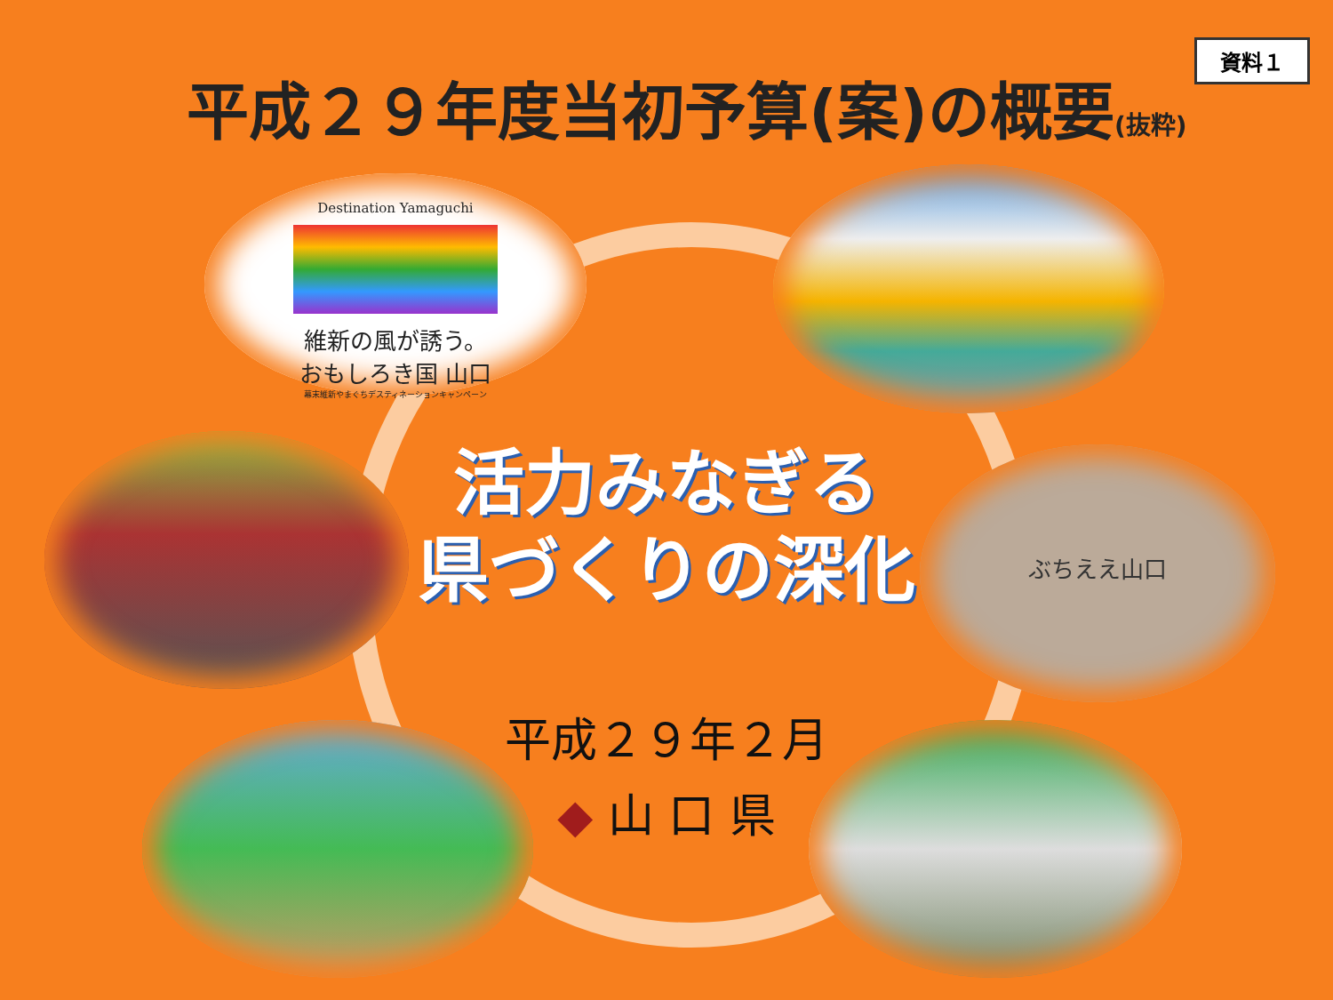資料１
平成２９年度当初予算(案)の概要(抜粋)
Destination Yamaguchi
維新の風が誘う。
おもしろき国 山口
幕末維新やまぐちデスティネーションキャンペーン
ぶちええ山口
活力みなぎる
県づくりの深化
平成２９年２月
◆ 山 口 県